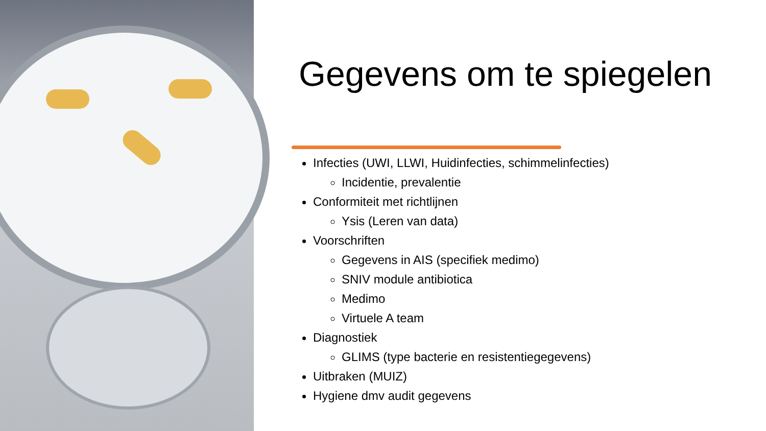Gegevens om te spiegelen
Infecties (UWI, LLWI, Huidinfecties, schimmelinfecties)
Incidentie, prevalentie
Conformiteit met richtlijnen
Ysis (Leren van data)
Voorschriften
Gegevens in AIS (specifiek medimo)
SNIV module antibiotica
Medimo
Virtuele A team
Diagnostiek
GLIMS (type bacterie en resistentiegegevens)
Uitbraken (MUIZ)
Hygiene dmv audit gegevens